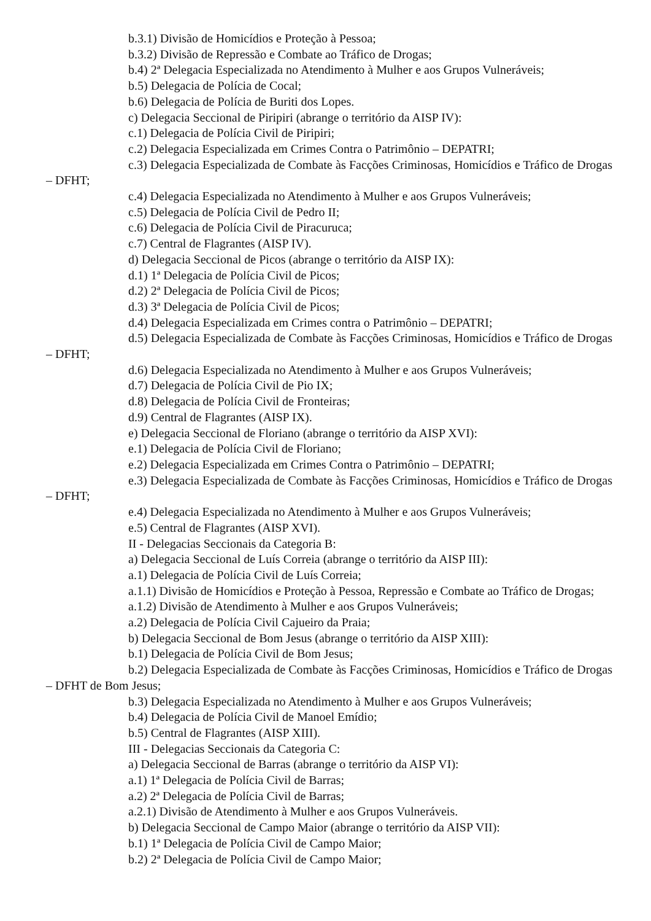b.3.1) Divisão de Homicídios e Proteção à Pessoa;
b.3.2) Divisão de Repressão e Combate ao Tráfico de Drogas;
b.4) 2ª Delegacia Especializada no Atendimento à Mulher e aos Grupos Vulneráveis;
b.5) Delegacia de Polícia de Cocal;
b.6) Delegacia de Polícia de Buriti dos Lopes.
c) Delegacia Seccional de Piripiri (abrange o território da AISP IV):
c.1) Delegacia de Polícia Civil de Piripiri;
c.2) Delegacia Especializada em Crimes Contra o Patrimônio – DEPATRI;
c.3) Delegacia Especializada de Combate às Facções Criminosas, Homicídios e Tráfico de Drogas – DFHT;
c.4) Delegacia Especializada no Atendimento à Mulher e aos Grupos Vulneráveis;
c.5) Delegacia de Polícia Civil de Pedro II;
c.6) Delegacia de Polícia Civil de Piracuruca;
c.7) Central de Flagrantes (AISP IV).
d) Delegacia Seccional de Picos (abrange o território da AISP IX):
d.1) 1ª Delegacia de Polícia Civil de Picos;
d.2) 2ª Delegacia de Polícia Civil de Picos;
d.3) 3ª Delegacia de Polícia Civil de Picos;
d.4) Delegacia Especializada em Crimes contra o Patrimônio – DEPATRI;
d.5) Delegacia Especializada de Combate às Facções Criminosas, Homicídios e Tráfico de Drogas – DFHT;
d.6) Delegacia Especializada no Atendimento à Mulher e aos Grupos Vulneráveis;
d.7) Delegacia de Polícia Civil de Pio IX;
d.8) Delegacia de Polícia Civil de Fronteiras;
d.9) Central de Flagrantes (AISP IX).
e) Delegacia Seccional de Floriano (abrange o território da AISP XVI):
e.1) Delegacia de Polícia Civil de Floriano;
e.2) Delegacia Especializada em Crimes Contra o Patrimônio – DEPATRI;
e.3) Delegacia Especializada de Combate às Facções Criminosas, Homicídios e Tráfico de Drogas – DFHT;
e.4) Delegacia Especializada no Atendimento à Mulher e aos Grupos Vulneráveis;
e.5) Central de Flagrantes (AISP XVI).
II - Delegacias Seccionais da Categoria B:
a) Delegacia Seccional de Luís Correia (abrange o território da AISP III):
a.1) Delegacia de Polícia Civil de Luís Correia;
a.1.1) Divisão de Homicídios e Proteção à Pessoa, Repressão e Combate ao Tráfico de Drogas;
a.1.2) Divisão de Atendimento à Mulher e aos Grupos Vulneráveis;
a.2) Delegacia de Polícia Civil Cajueiro da Praia;
b) Delegacia Seccional de Bom Jesus (abrange o território da AISP XIII):
b.1) Delegacia de Polícia Civil de Bom Jesus;
b.2) Delegacia Especializada de Combate às Facções Criminosas, Homicídios e Tráfico de Drogas – DFHT de Bom Jesus;
b.3) Delegacia Especializada no Atendimento à Mulher e aos Grupos Vulneráveis;
b.4) Delegacia de Polícia Civil de Manoel Emídio;
b.5) Central de Flagrantes (AISP XIII).
III - Delegacias Seccionais da Categoria C:
a) Delegacia Seccional de Barras (abrange o território da AISP VI):
a.1) 1ª Delegacia de Polícia Civil de Barras;
a.2) 2ª Delegacia de Polícia Civil de Barras;
a.2.1) Divisão de Atendimento à Mulher e aos Grupos Vulneráveis.
b) Delegacia Seccional de Campo Maior (abrange o território da AISP VII):
b.1) 1ª Delegacia de Polícia Civil de Campo Maior;
b.2) 2ª Delegacia de Polícia Civil de Campo Maior;